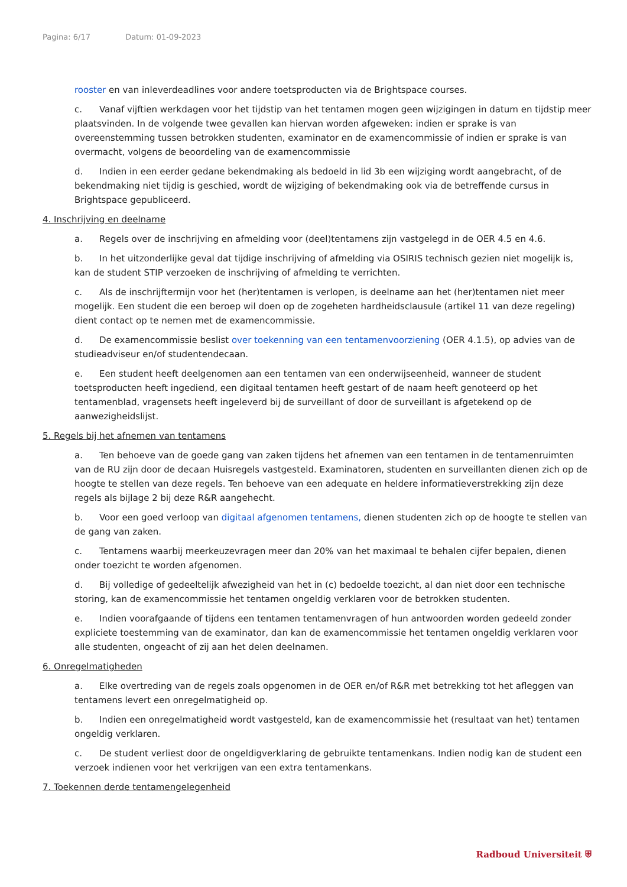Pagina: 6/17 Datum: 01-09-2023
rooster en van inleverdeadlines voor andere toetsproducten via de Brightspace courses.
c. Vanaf vijftien werkdagen voor het tijdstip van het tentamen mogen geen wijzigingen in datum en tijdstip meer plaatsvinden. In de volgende twee gevallen kan hiervan worden afgeweken: indien er sprake is van overeenstemming tussen betrokken studenten, examinator en de examencommissie of indien er sprake is van overmacht, volgens de beoordeling van de examencommissie
d. Indien in een eerder gedane bekendmaking als bedoeld in lid 3b een wijziging wordt aangebracht, of de bekendmaking niet tijdig is geschied, wordt de wijziging of bekendmaking ook via de betreffende cursus in Brightspace gepubliceerd.
4. Inschrijving en deelname
a. Regels over de inschrijving en afmelding voor (deel)tentamens zijn vastgelegd in de OER 4.5 en 4.6.
b. In het uitzonderlijke geval dat tijdige inschrijving of afmelding via OSIRIS technisch gezien niet mogelijk is, kan de student STIP verzoeken de inschrijving of afmelding te verrichten.
c. Als de inschrijftermijn voor het (her)tentamen is verlopen, is deelname aan het (her)tentamen niet meer mogelijk. Een student die een beroep wil doen op de zogeheten hardheidsclausule (artikel 11 van deze regeling) dient contact op te nemen met de examencommissie.
d. De examencommissie beslist over toekenning van een tentamenvoorziening (OER 4.1.5), op advies van de studieadviseur en/of studentendecaan.
e. Een student heeft deelgenomen aan een tentamen van een onderwijseenheid, wanneer de student toetsproducten heeft ingediend, een digitaal tentamen heeft gestart of de naam heeft genoteerd op het tentamenblad, vragensets heeft ingeleverd bij de surveillant of door de surveillant is afgetekend op de aanwezigheidslijst.
5. Regels bij het afnemen van tentamens
a. Ten behoeve van de goede gang van zaken tijdens het afnemen van een tentamen in de tentamenruimten van de RU zijn door de decaan Huisregels vastgesteld. Examinatoren, studenten en surveillanten dienen zich op de hoogte te stellen van deze regels. Ten behoeve van een adequate en heldere informatieverstrekking zijn deze regels als bijlage 2 bij deze R&R aangehecht.
b. Voor een goed verloop van digitaal afgenomen tentamens, dienen studenten zich op de hoogte te stellen van de gang van zaken.
c. Tentamens waarbij meerkeuzevragen meer dan 20% van het maximaal te behalen cijfer bepalen, dienen onder toezicht te worden afgenomen.
d. Bij volledige of gedeeltelijk afwezigheid van het in (c) bedoelde toezicht, al dan niet door een technische storing, kan de examencommissie het tentamen ongeldig verklaren voor de betrokken studenten.
e. Indien voorafgaande of tijdens een tentamen tentamenvragen of hun antwoorden worden gedeeld zonder expliciete toestemming van de examinator, dan kan de examencommissie het tentamen ongeldig verklaren voor alle studenten, ongeacht of zij aan het delen deelnamen.
6. Onregelmatigheden
a. Elke overtreding van de regels zoals opgenomen in de OER en/of R&R met betrekking tot het afleggen van tentamens levert een onregelmatigheid op.
b. Indien een onregelmatigheid wordt vastgesteld, kan de examencommissie het (resultaat van het) tentamen ongeldig verklaren.
c. De student verliest door de ongeldigverklaring de gebruikte tentamenkans. Indien nodig kan de student een verzoek indienen voor het verkrijgen van een extra tentamenkans.
7. Toekennen derde tentamengelegenheid
Radboud Universiteit ⛨